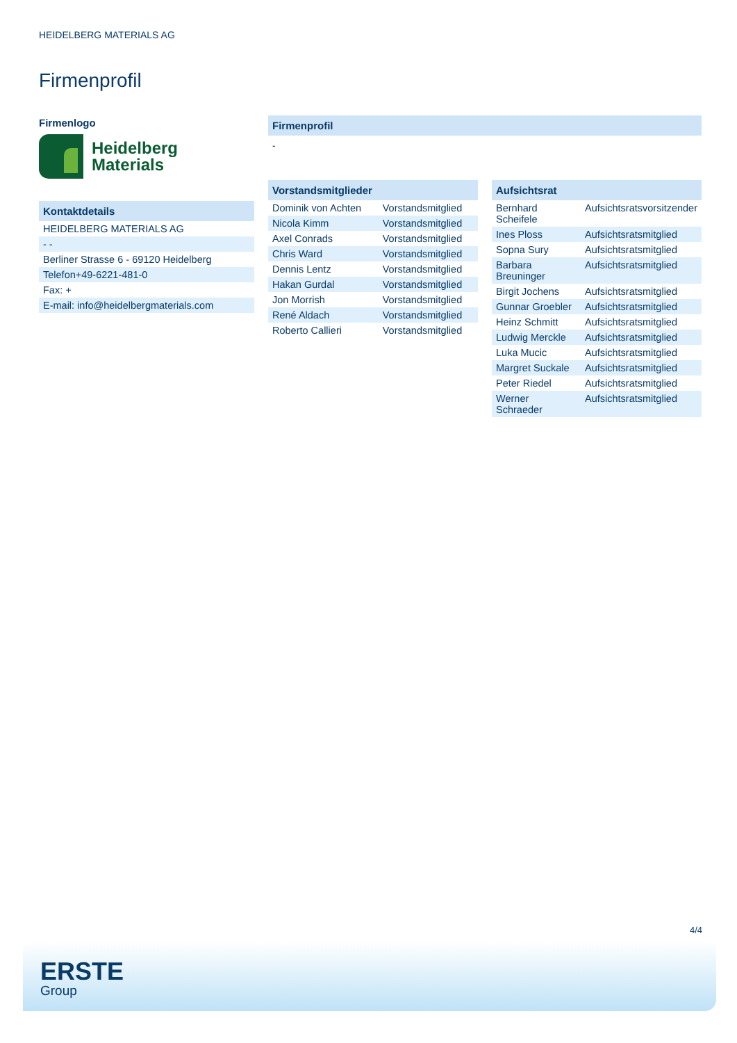HEIDELBERG MATERIALS AG
Firmenprofil
Firmenlogo
Heidelberg
Materials
Kontaktdetails
| HEIDELBERG MATERIALS AG |
| - - |
| Berliner Strasse 6 - 69120 Heidelberg |
| Telefon+49-6221-481-0 |
| Fax: + |
| E-mail: info@heidelbergmaterials.com |
Firmenprofil
-
Vorstandsmitglieder
| Dominik von Achten | Vorstandsmitglied |
| Nicola Kimm | Vorstandsmitglied |
| Axel Conrads | Vorstandsmitglied |
| Chris Ward | Vorstandsmitglied |
| Dennis Lentz | Vorstandsmitglied |
| Hakan Gurdal | Vorstandsmitglied |
| Jon Morrish | Vorstandsmitglied |
| René Aldach | Vorstandsmitglied |
| Roberto Callieri | Vorstandsmitglied |
Aufsichtsrat
| Bernhard Scheifele | Aufsichtsratsvorsitzender |
| Ines Ploss | Aufsichtsratsmitglied |
| Sopna Sury | Aufsichtsratsmitglied |
| Barbara Breuninger | Aufsichtsratsmitglied |
| Birgit Jochens | Aufsichtsratsmitglied |
| Gunnar Groebler | Aufsichtsratsmitglied |
| Heinz Schmitt | Aufsichtsratsmitglied |
| Ludwig Merckle | Aufsichtsratsmitglied |
| Luka Mucic | Aufsichtsratsmitglied |
| Margret Suckale | Aufsichtsratsmitglied |
| Peter Riedel | Aufsichtsratsmitglied |
| Werner Schraeder | Aufsichtsratsmitglied |
4/4
ERSTE
Group